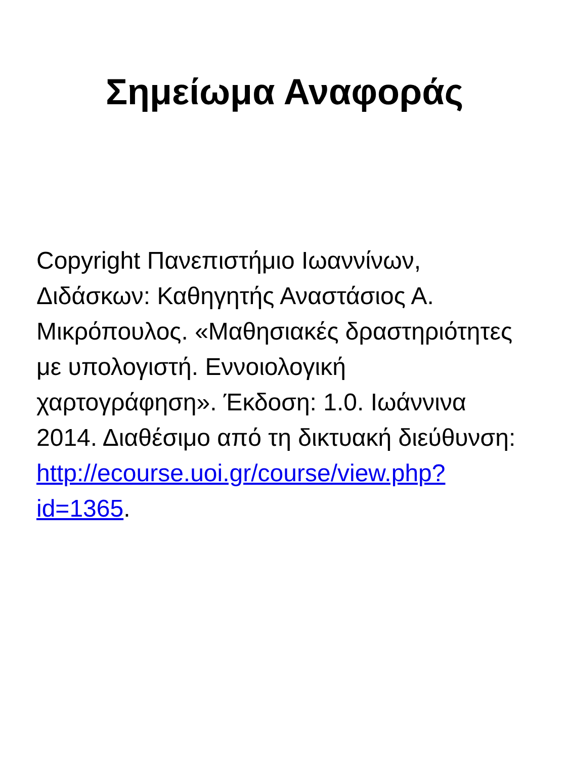Σημείωμα Αναφοράς
Copyright Πανεπιστήμιο Ιωαννίνων, Διδάσκων: Καθηγητής Αναστάσιος Α. Μικρόπουλος. «Μαθησιακές δραστηριότητες με υπολογιστή. Εννοιολογική χαρτογράφηση». Έκδοση: 1.0. Ιωάννινα 2014. Διαθέσιμο από τη δικτυακή διεύθυνση: http://ecourse.uoi.gr/course/view.php?id=1365.